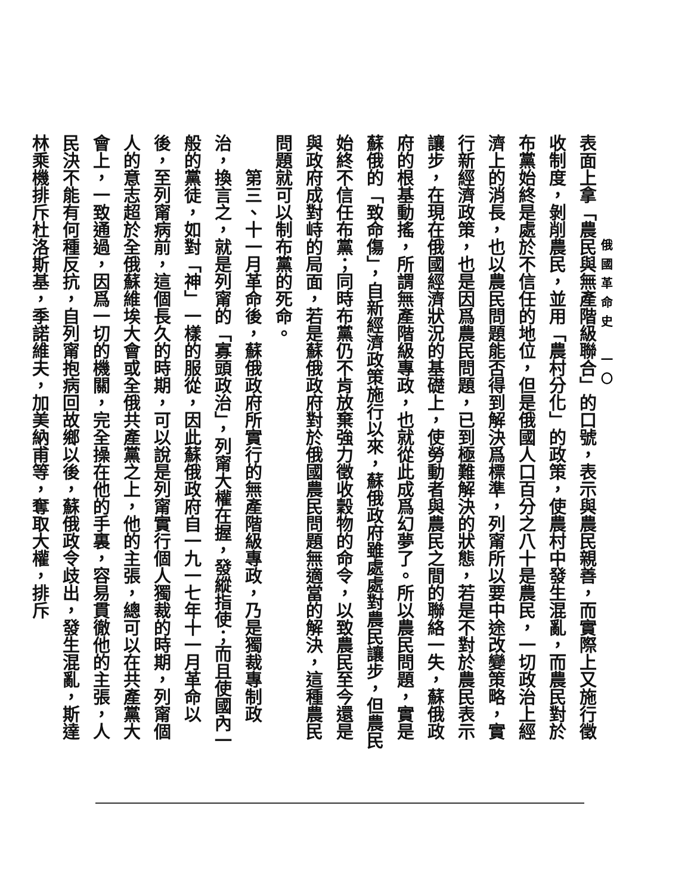俄國革命史　一〇
表面上拿「農民與無產階級聯合」的口號，表示與農民親善，而實際上又施行徵收制度，剝削農民，並用「農村分化」的政策，使農村中發生混亂，而農民對於布黨始終是處於不信任的地位，但是俄國人口百分之八十是農民，一切政治上經濟上的消長，也以農民問題能否得到解決爲標準，列甯所以要中途改變策略，實行新經濟政策，也是因爲農民問題，已到極難解決的狀態，若是不對於農民表示讓步，在現在俄國經濟狀況的基礎上，使勞動者與農民之間的聯絡一失，蘇俄政府的根基動搖，所謂無產階級專政，也就從此成爲幻夢了。所以農民問題，實是蘇俄的「致命傷」，自新經濟政策施行以來，蘇俄政府雖處處對農民讓步，但農民始終不信任布黨；同時布黨仍不肯放棄強力徵收穀物的命令，以致農民至今還是與政府成對峙的局面，若是蘇俄政府對於俄國農民問題無適當的解決，這種農民問題就可以制布黨的死命。
　　第三、十一月革命後，蘇俄政府所實行的無產階級專政，乃是獨裁專制政治，換言之，就是列甯的「寡頭政治」，列甯大權在握，發縱指使；而且使國內一般的黨徒，如對「神」一樣的服從，因此蘇俄政府自一九一七年十一月革命以後，至列甯病前，這個長久的時期，可以說是列甯實行個人獨裁的時期，列甯個人的意志超於全俄蘇維埃大會或全俄共產黨之上，他的主張，總可以在共產黨大會上，一致通過，因爲一切的機關，完全操在他的手裏，容易貫徹他的主張，人民決不能有何種反抗，自列甯抱病回故鄉以後，蘇俄政令歧出，發生混亂，斯達林乘機排斥杜洛斯基，季諾維夫，加美納甫等，奪取大權，排斥